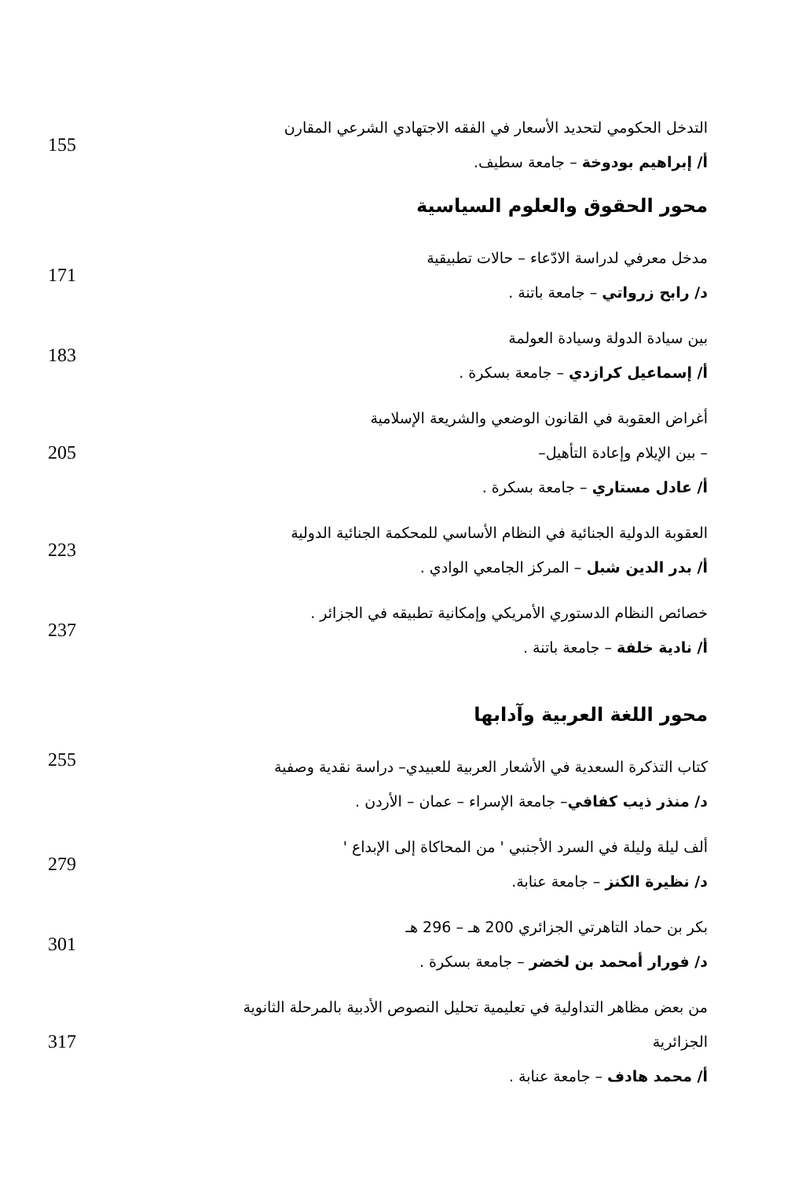التدخل الحكومي لتحديد الأسعار في الفقه الاجتهادي الشرعي المقارن
أ/ إبراهيم بودوخة – جامعة سطيف.
155
محور الحقوق والعلوم السياسية
مدخل معرفي لدراسة الادّعاء – حالات تطبيقية
د/ رابح زرواتي – جامعة باتنة .
171
بين سيادة الدولة وسيادة العولمة
أ/ إسماعيل كرازدي – جامعة بسكرة .
183
أغراض العقوبة في القانون الوضعي والشريعة الإسلامية
– بين الإيلام وإعادة التأهيل–
أ/ عادل مستاري – جامعة بسكرة .
205
العقوبة الدولية الجنائية في النظام الأساسي للمحكمة الجنائية الدولية
أ/ بدر الدين شبل – المركز الجامعي الوادي .
223
خصائص النظام الدستوري الأمريكي وإمكانية تطبيقه في الجزائر .
أ/ نادية خلفة – جامعة باتنة .
237
محور اللغة العربية وآدابها
كتاب التذكرة السعدية في الأشعار العربية للعبيدي– دراسة نقدية وصفية
د/ منذر ذيب كفافي– جامعة الإسراء – عمان – الأردن .
255
ألف ليلة وليلة في السرد الأجنبي ' من المحاكاة إلى الإبداع '
د/ نظيرة الكنز – جامعة عنابة.
279
بكر بن حماد التاهرتي الجزائري 200 هـ – 296 هـ
د/ فورار أمحمد بن لخضر – جامعة بسكرة .
301
من بعض مظاهر التداولية في تعليمية تحليل النصوص الأدبية بالمرحلة الثانوية الجزائرية
أ/ محمد هادف – جامعة عنابة .
317